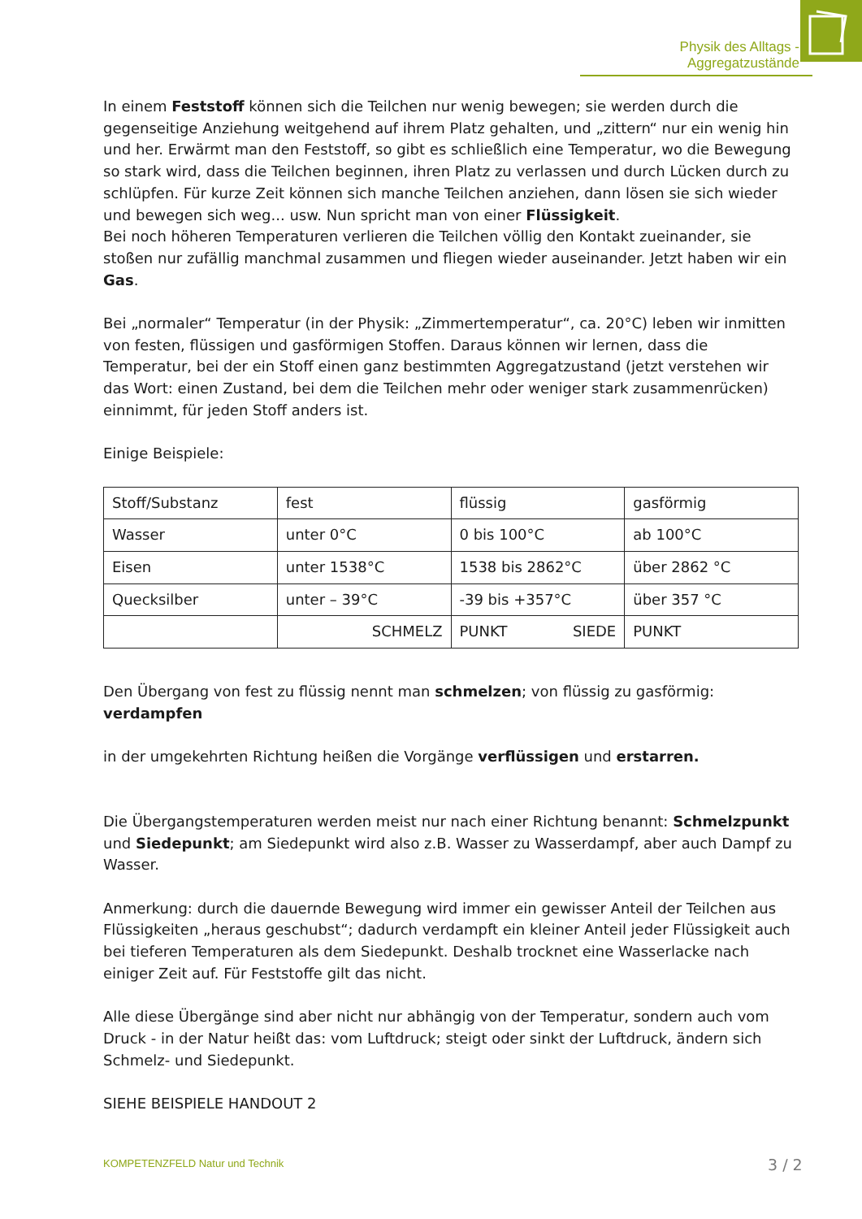Physik des Alltags - Aggregatzustände
In einem Feststoff können sich die Teilchen nur wenig bewegen; sie werden durch die gegenseitige Anziehung weitgehend auf ihrem Platz gehalten, und „zittern“ nur ein wenig hin und her. Erwärmt man den Feststoff, so gibt es schließlich eine Temperatur, wo die Bewegung so stark wird, dass die Teilchen beginnen, ihren Platz zu verlassen und durch Lücken durch zu schlüpfen. Für kurze Zeit können sich manche Teilchen anziehen, dann lösen sie sich wieder und bewegen sich weg... usw. Nun spricht man von einer Flüssigkeit.
Bei noch höheren Temperaturen verlieren die Teilchen völlig den Kontakt zueinander, sie stoßen nur zufällig manchmal zusammen und fliegen wieder auseinander. Jetzt haben wir ein Gas.
Bei „normaler“ Temperatur (in der Physik: „Zimmertemperatur“, ca. 20°C) leben wir inmitten von festen, flüssigen und gasförmigen Stoffen. Daraus können wir lernen, dass die Temperatur, bei der ein Stoff einen ganz bestimmten Aggregatzustand (jetzt verstehen wir das Wort: einen Zustand, bei dem die Teilchen mehr oder weniger stark zusammenrücken)
einnimmt, für jeden Stoff anders ist.
Einige Beispiele:
| Stoff/Substanz | fest | flüssig | gasförmig |
| Wasser | unter 0°C | 0 bis 100°C | ab 100°C |
| Eisen | unter 1538°C | 1538 bis 2862°C | über 2862 °C |
| Quecksilber | unter – 39°C | -39 bis +357°C | über 357 °C |
| | SCHMELZ | PUNKT SIEDE | PUNKT |
Den Übergang von fest zu flüssig nennt man schmelzen; von flüssig zu gasförmig: verdampfen
in der umgekehrten Richtung heißen die Vorgänge verflüssigen und erstarren.
Die Übergangstemperaturen werden meist nur nach einer Richtung benannt: Schmelzpunkt und Siedepunkt; am Siedepunkt wird also z.B. Wasser zu Wasserdampf, aber auch Dampf zu Wasser.
Anmerkung: durch die dauernde Bewegung wird immer ein gewisser Anteil der Teilchen aus Flüssigkeiten „heraus geschubst“; dadurch verdampft ein kleiner Anteil jeder Flüssigkeit auch bei tieferen Temperaturen als dem Siedepunkt. Deshalb trocknet eine Wasserlacke nach einiger Zeit auf. Für Feststoffe gilt das nicht.
Alle diese Übergänge sind aber nicht nur abhängig von der Temperatur, sondern auch vom Druck - in der Natur heißt das: vom Luftdruck; steigt oder sinkt der Luftdruck, ändern sich Schmelz- und Siedepunkt.
SIEHE BEISPIELE HANDOUT 2
KOMPETENZFELD Natur und Technik
3 / 2